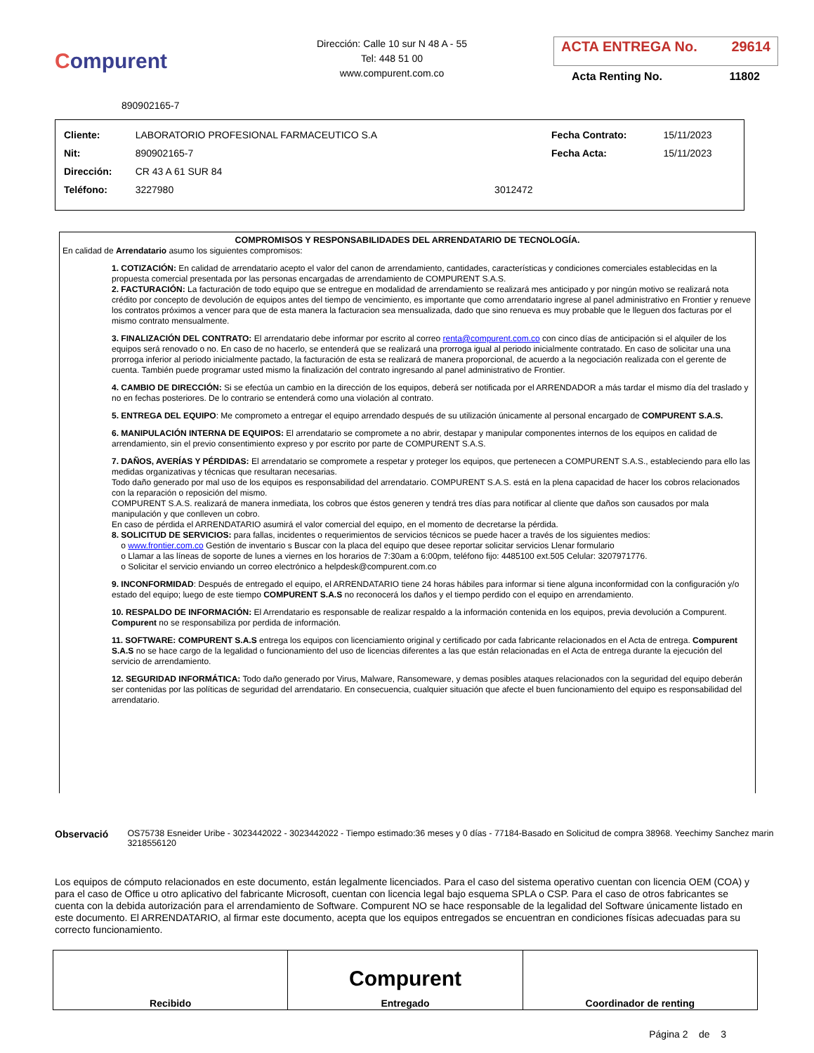Compurent
Dirección: Calle 10 sur N 48 A - 55
Tel: 448 51 00
www.compurent.com.co
ACTA ENTREGA No. 29614
Acta Renting No. 11802
890902165-7
| Cliente: | LABORATORIO PROFESIONAL FARMACEUTICO S.A | | Fecha Contrato: | 15/11/2023 |
| Nit: | 890902165-7 | | Fecha Acta: | 15/11/2023 |
| Dirección: | CR 43 A 61 SUR 84 | | | |
| Teléfono: | 3227980 | 3012472 | | |
COMPROMISOS Y RESPONSABILIDADES DEL ARRENDATARIO DE TECNOLOGÍA.
En calidad de Arrendatario asumo los siguientes compromisos:
1. COTIZACIÓN: En calidad de arrendatario acepto el valor del canon de arrendamiento, cantidades, características y condiciones comerciales establecidas en la propuesta comercial presentada por las personas encargadas de arrendamiento de COMPURENT S.A.S.
2. FACTURACIÓN: La facturación de todo equipo que se entregue en modalidad de arrendamiento se realizará mes anticipado y por ningún motivo se realizará nota crédito por concepto de devolución de equipos antes del tiempo de vencimiento, es importante que como arrendatario ingrese al panel administrativo en Frontier y renueve los contratos próximos a vencer para que de esta manera la facturacion sea mensualizada, dado que sino renueva es muy probable que le lleguen dos facturas por el mismo contrato mensualmente.
3. FINALIZACIÓN DEL CONTRATO: El arrendatario debe informar por escrito al correo renta@compurent.com.co con cinco días de anticipación si el alquiler de los equipos será renovado o no. En caso de no hacerlo, se entenderá que se realizará una prorroga igual al periodo inicialmente contratado. En caso de solicitar una una prorroga inferior al periodo inicialmente pactado, la facturación de esta se realizará de manera proporcional, de acuerdo a la negociación realizada con el gerente de cuenta. También puede programar usted mismo la finalización del contrato ingresando al panel administrativo de Frontier.
4. CAMBIO DE DIRECCIÓN: Si se efectúa un cambio en la dirección de los equipos, deberá ser notificada por el ARRENDADOR a más tardar el mismo día del traslado y no en fechas posteriores. De lo contrario se entenderá como una violación al contrato.
5. ENTREGA DEL EQUIPO: Me comprometo a entregar el equipo arrendado después de su utilización únicamente al personal encargado de COMPURENT S.A.S.
6. MANIPULACIÓN INTERNA DE EQUIPOS: El arrendatario se compromete a no abrir, destapar y manipular componentes internos de los equipos en calidad de arrendamiento, sin el previo consentimiento expreso y por escrito por parte de COMPURENT S.A.S.
7. DAÑOS, AVERÍAS Y PÉRDIDAS: El arrendatario se compromete a respetar y proteger los equipos, que pertenecen a COMPURENT S.A.S., estableciendo para ello las medidas organizativas y técnicas que resultaran necesarias.
Todo daño generado por mal uso de los equipos es responsabilidad del arrendatario. COMPURENT S.A.S. está en la plena capacidad de hacer los cobros relacionados con la reparación o reposición del mismo.
COMPURENT S.A.S. realizará de manera inmediata, los cobros que éstos generen y tendrá tres días para notificar al cliente que daños son causados por mala manipulación y que conlleven un cobro.
En caso de pérdida el ARRENDATARIO asumirá el valor comercial del equipo, en el momento de decretarse la pérdida.
8. SOLICITUD DE SERVICIOS: para fallas, incidentes o requerimientos de servicios técnicos se puede hacer a través de los siguientes medios:
o www.frontier.com.co Gestión de inventario s Buscar con la placa del equipo que desee reportar solicitar servicios Llenar formulario
o Llamar a las líneas de soporte de lunes a viernes en los horarios de 7:30am a 6:00pm, teléfono fijo: 4485100 ext.505 Celular: 3207971776.
o Solicitar el servicio enviando un correo electrónico a helpdesk@compurent.com.co
9. INCONFORMIDAD: Después de entregado el equipo, el ARRENDATARIO tiene 24 horas hábiles para informar si tiene alguna inconformidad con la configuración y/o estado del equipo; luego de este tiempo COMPURENT S.A.S no reconocerá los daños y el tiempo perdido con el equipo en arrendamiento.
10. RESPALDO DE INFORMACIÓN: El Arrendatario es responsable de realizar respaldo a la información contenida en los equipos, previa devolución a Compurent. Compurent no se responsabiliza por perdida de información.
11. SOFTWARE: COMPURENT S.A.S entrega los equipos con licenciamiento original y certificado por cada fabricante relacionados en el Acta de entrega. Compurent S.A.S no se hace cargo de la legalidad o funcionamiento del uso de licencias diferentes a las que están relacionadas en el Acta de entrega durante la ejecución del servicio de arrendamiento.
12. SEGURIDAD INFORMÁTICA: Todo daño generado por Virus, Malware, Ransomeware, y demas posibles ataques relacionados con la seguridad del equipo deberán ser contenidas por las políticas de seguridad del arrendatario. En consecuencia, cualquier situación que afecte el buen funcionamiento del equipo es responsabilidad del arrendatario.
Observació OS75738 Esneider Uribe - 3023442022 - 3023442022 - Tiempo estimado:36 meses y 0 días - 77184-Basado en Solicitud de compra 38968. Yeechimy Sanchez marin 3218556120
Los equipos de cómputo relacionados en este documento, están legalmente licenciados. Para el caso del sistema operativo cuentan con licencia OEM (COA) y para el caso de Office u otro aplicativo del fabricante Microsoft, cuentan con licencia legal bajo esquema SPLA o CSP. Para el caso de otros fabricantes se cuenta con la debida autorización para el arrendamiento de Software. Compurent NO se hace responsable de la legalidad del Software únicamente listado en este documento. El ARRENDATARIO, al firmar este documento, acepta que los equipos entregados se encuentran en condiciones físicas adecuadas para su correcto funcionamiento.
| Recibido | Compurent Entregado | Coordinador de renting |
Página 2 de 3